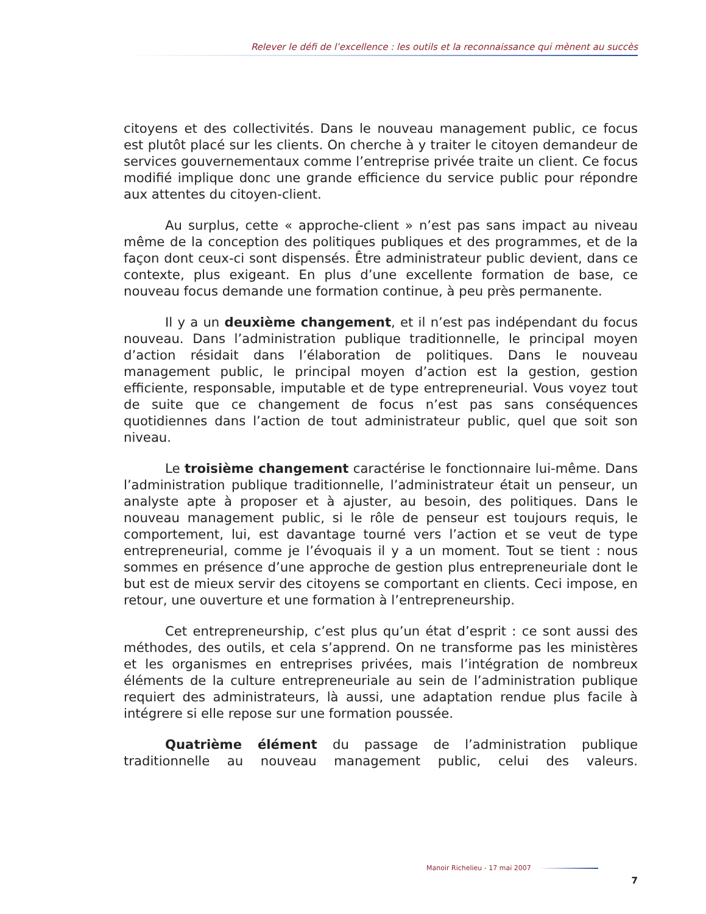Relever le défi de l’excellence : les outils et la reconnaissance qui mènent au succès
citoyens et des collectivités. Dans le nouveau management public, ce focus est plutôt placé sur les clients. On cherche à y traiter le citoyen demandeur de services gouvernementaux comme l’entreprise privée traite un client. Ce focus modifié implique donc une grande efficience du service public pour répondre aux attentes du citoyen-client.
Au surplus, cette « approche-client » n’est pas sans impact au niveau même de la conception des politiques publiques et des programmes, et de la façon dont ceux-ci sont dispensés. Être administrateur public devient, dans ce contexte, plus exigeant. En plus d’une excellente formation de base, ce nouveau focus demande une formation continue, à peu près permanente.
Il y a un deuxième changement, et il n’est pas indépendant du focus nouveau. Dans l’administration publique traditionnelle, le principal moyen d’action résidait dans l’élaboration de politiques. Dans le nouveau management public, le principal moyen d’action est la gestion, gestion efficiente, responsable, imputable et de type entrepreneurial. Vous voyez tout de suite que ce changement de focus n’est pas sans conséquences quotidiennes dans l’action de tout administrateur public, quel que soit son niveau.
Le troisième changement caractérise le fonctionnaire lui-même. Dans l’administration publique traditionnelle, l’administrateur était un penseur, un analyste apte à proposer et à ajuster, au besoin, des politiques. Dans le nouveau management public, si le rôle de penseur est toujours requis, le comportement, lui, est davantage tourné vers l’action et se veut de type entrepreneurial, comme je l’évoquais il y a un moment. Tout se tient : nous sommes en présence d’une approche de gestion plus entrepreneuriale dont le but est de mieux servir des citoyens se comportant en clients. Ceci impose, en retour, une ouverture et une formation à l’entrepreneurship.
Cet entrepreneurship, c’est plus qu’un état d’esprit : ce sont aussi des méthodes, des outils, et cela s’apprend. On ne transforme pas les ministères et les organismes en entreprises privées, mais l’intégration de nombreux éléments de la culture entrepreneuriale au sein de l’administration publique requiert des administrateurs, là aussi, une adaptation rendue plus facile à intégrere si elle repose sur une formation poussée.
Quatrième élément du passage de l’administration publique traditionnelle au nouveau management public, celui des valeurs.
Manoir Richelieu - 17 mai 2007
7